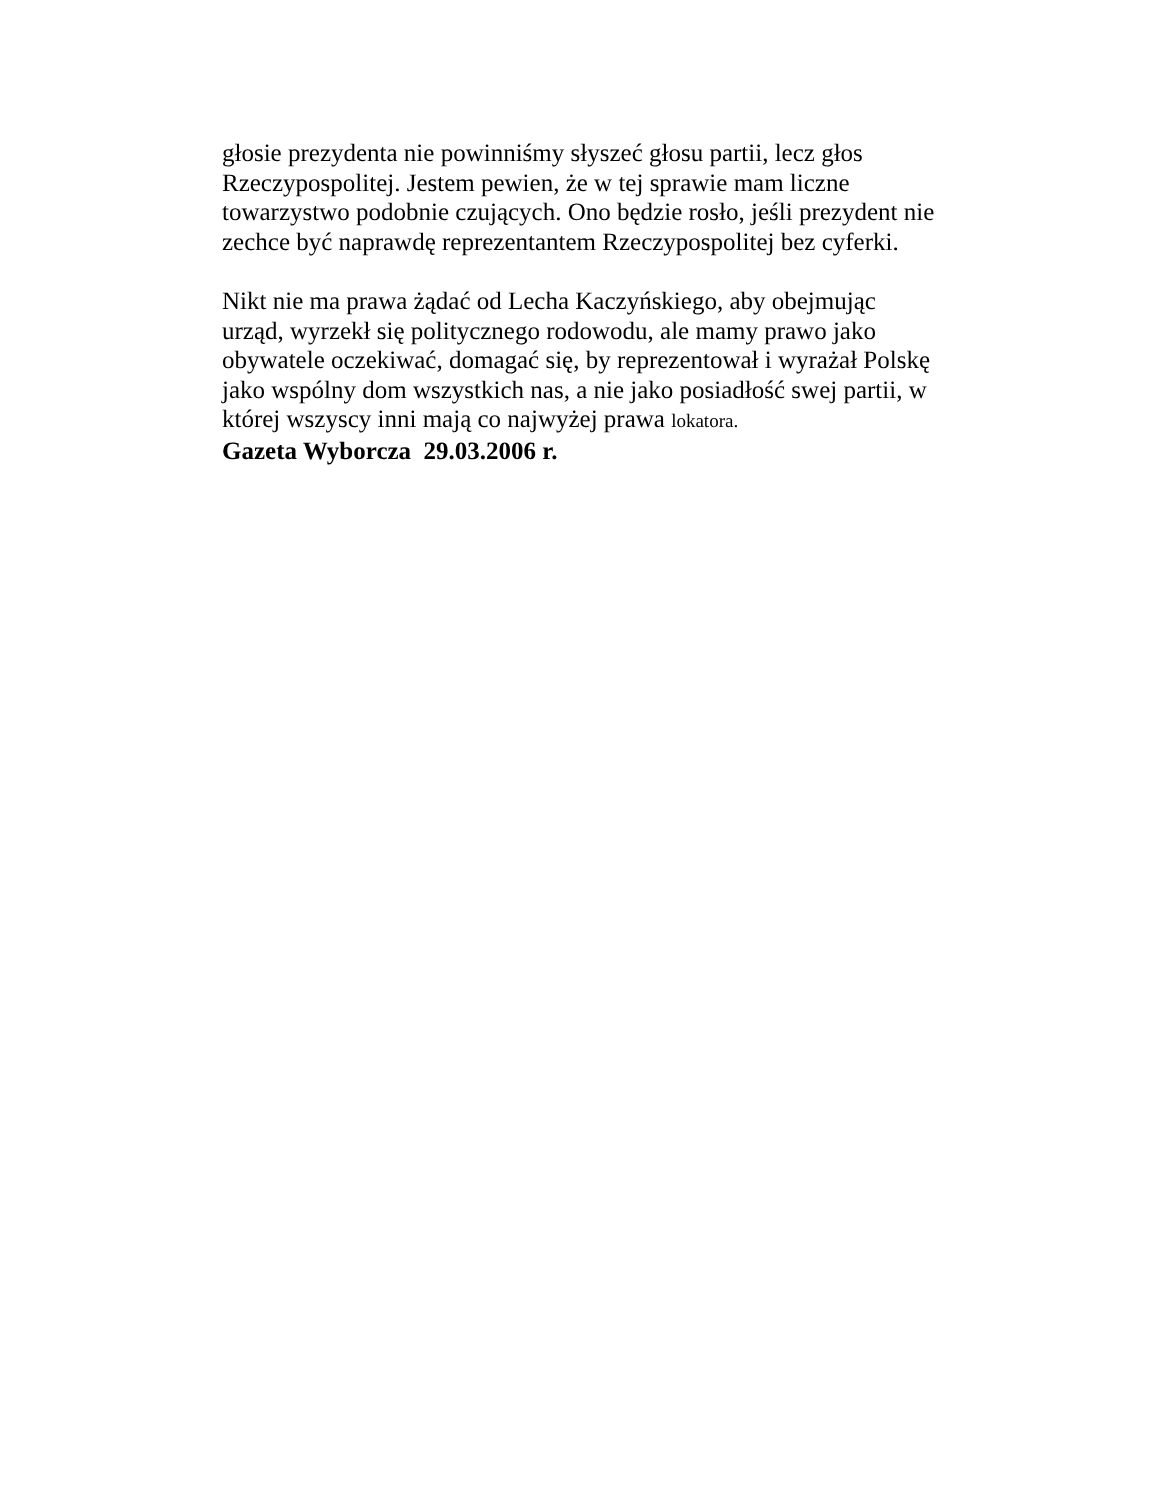głosie prezydenta nie powinniśmy słyszeć głosu partii, lecz głos
Rzeczypospolitej. Jestem pewien, że w tej sprawie mam liczne
towarzystwo podobnie czujących. Ono będzie rosło, jeśli prezydent nie
zechce być naprawdę reprezentantem Rzeczypospolitej bez cyferki.
Nikt nie ma prawa żądać od Lecha Kaczyńskiego, aby obejmując
urząd, wyrzekł się politycznego rodowodu, ale mamy prawo jako
obywatele oczekiwać, domagać się, by reprezentował i wyrażał Polskę
jako wspólny dom wszystkich nas, a nie jako posiadłość swej partii, w
której wszyscy inni mają co najwyżej prawa lokatora.
Gazeta Wyborcza 29.03.2006 r.